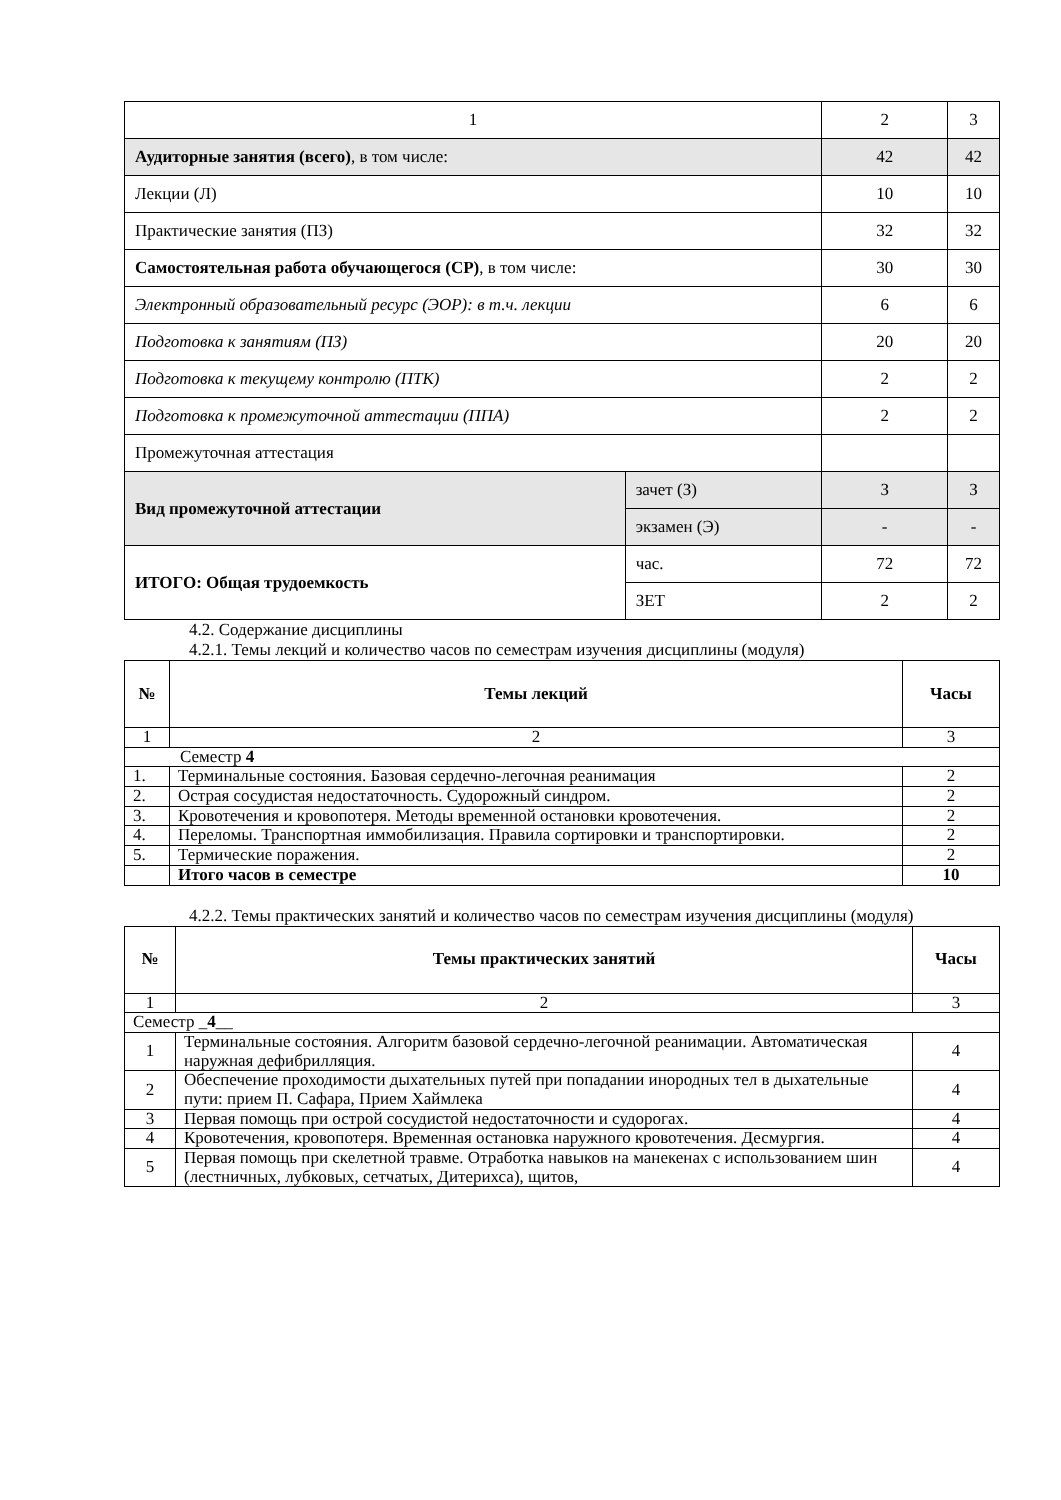| 1 | | 2 | 3 |
| Аудиторные занятия (всего) , в том числе: | | 42 | 42 |
| Лекции (Л) | | 10 | 10 |
| Практические занятия (ПЗ) | | 32 | 32 |
| Самостоятельная работа обучающегося (СР) , в том числе: | | 30 | 30 |
| Электронный образовательный ресурс (ЭОР): в т.ч. лекции | | 6 | 6 |
| Подготовка к занятиям (ПЗ) | | 20 | 20 |
| Подготовка к текущему контролю (ПТК) | | 2 | 2 |
| Подготовка к промежуточной аттестации (ППА) | | 2 | 2 |
| Промежуточная аттестация | | | |
| Вид промежуточной аттестации | зачет (З) | З | З |
| | экзамен (Э) | - | - |
| ИТОГО: Общая трудоемкость | час. | 72 | 72 |
| | ЗЕТ | 2 | 2 |
4.2. Содержание дисциплины
4.2.1. Темы лекций и количество часов по семестрам изучения дисциплины (модуля)
| № | Темы лекций | Часы |
| --- | --- | --- |
| 1 | 2 | 3 |
| Семестр 4 | | |
| 1. | Терминальные состояния. Базовая сердечно-легочная реанимация | 2 |
| 2. | Острая сосудистая недостаточность. Судорожный синдром. | 2 |
| 3. | Кровотечения и кровопотеря. Методы временной остановки кровотечения. | 2 |
| 4. | Переломы. Транспортная иммобилизация. Правила сортировки и транспортировки. | 2 |
| 5. | Термические поражения. | 2 |
| | Итого часов в семестре | 10 |
4.2.2. Темы практических занятий и количество часов по семестрам изучения дисциплины (модуля)
| № | Темы практических занятий | Часы |
| --- | --- | --- |
| 1 | 2 | 3 |
| Семестр _ 4 __ | | |
| 1 | Терминальные состояния. Алгоритм базовой сердечно-легочной реанимации. Автоматическая наружная дефибрилляция. | 4 |
| 2 | Обеспечение проходимости дыхательных путей при попадании инородных тел в дыхательные пути: прием П. Сафара, Прием Хаймлека | 4 |
| 3 | Первая помощь при острой сосудистой недостаточности и судорогах. | 4 |
| 4 | Кровотечения, кровопотеря. Временная остановка наружного кровотечения. Десмургия. | 4 |
| 5 | Первая помощь при скелетной травме. Отработка навыков на манекенах с использованием шин (лестничных, лубковых, сетчатых, Дитерихса), щитов, | 4 |